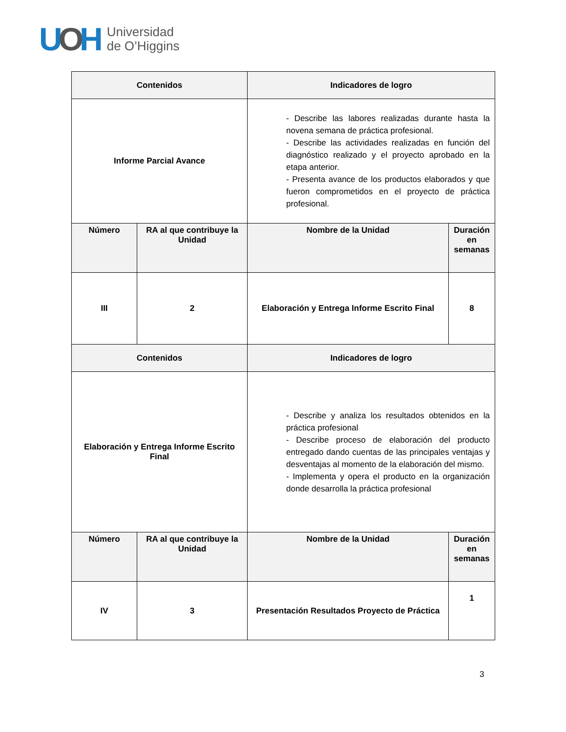UOH
Universidad
de O’Higgins
| Contenidos | | Indicadores de logro | |
| --- | --- | --- | --- |
| Informe Parcial Avance | | - Describe las labores realizadas durante hasta la novena semana de práctica profesional. - Describe las actividades realizadas en función del diagnóstico realizado y el proyecto aprobado en la etapa anterior. - Presenta avance de los productos elaborados y que fueron comprometidos en el proyecto de práctica profesional. | |
| Número | RA al que contribuye la Unidad | Nombre de la Unidad | Duración en semanas |
| III | 2 | Elaboración y Entrega Informe Escrito Final | 8 |
| Contenidos | | Indicadores de logro | |
| Elaboración y Entrega Informe Escrito Final | | - Describe y analiza los resultados obtenidos en la práctica profesional - Describe proceso de elaboración del producto entregado dando cuentas de las principales ventajas y desventajas al momento de la elaboración del mismo. - Implementa y opera el producto en la organización donde desarrolla la práctica profesional | |
| Número | RA al que contribuye la Unidad | Nombre de la Unidad | Duración en semanas |
| IV | 3 | Presentación Resultados Proyecto de Práctica | 1 |
3